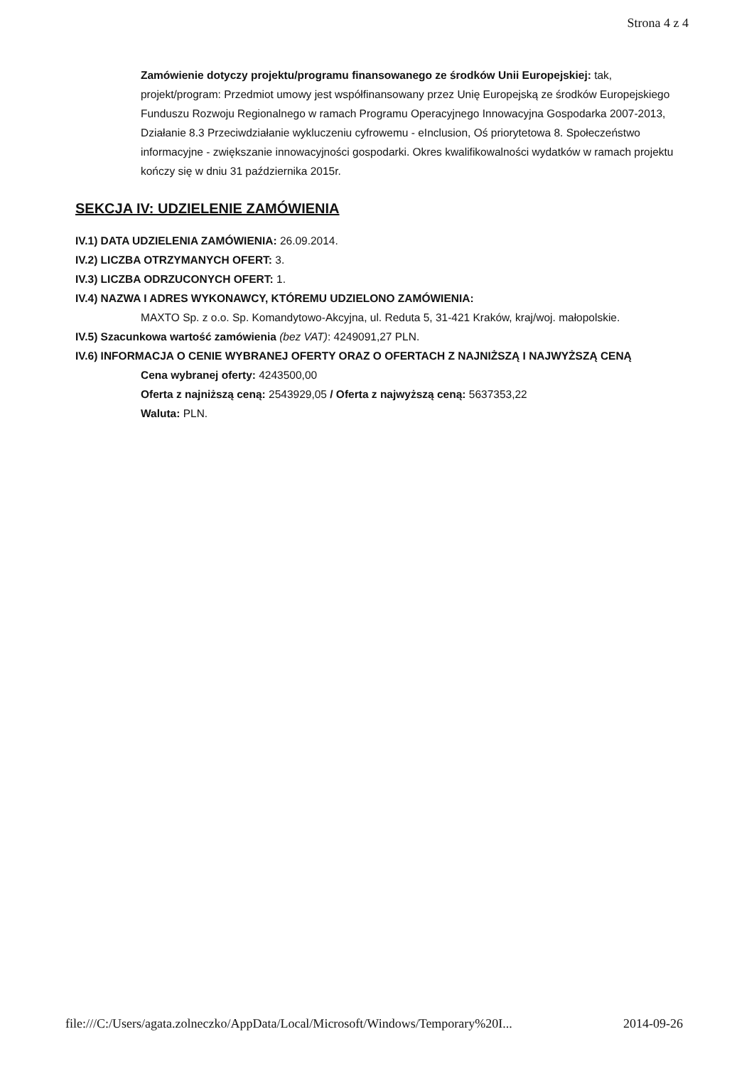Strona 4 z 4
Zamówienie dotyczy projektu/programu finansowanego ze środków Unii Europejskiej: tak, projekt/program: Przedmiot umowy jest współfinansowany przez Unię Europejską ze środków Europejskiego Funduszu Rozwoju Regionalnego w ramach Programu Operacyjnego Innowacyjna Gospodarka 2007-2013, Działanie 8.3 Przeciwdziałanie wykluczeniu cyfrowemu - eInclusion, Oś priorytetowa 8. Społeczeństwo informacyjne - zwiększanie innowacyjności gospodarki. Okres kwalifikowalności wydatków w ramach projektu kończy się w dniu 31 października 2015r.
SEKCJA IV: UDZIELENIE ZAMÓWIENIA
IV.1) DATA UDZIELENIA ZAMÓWIENIA: 26.09.2014.
IV.2) LICZBA OTRZYMANYCH OFERT: 3.
IV.3) LICZBA ODRZUCONYCH OFERT: 1.
IV.4) NAZWA I ADRES WYKONAWCY, KTÓREMU UDZIELONO ZAMÓWIENIA:
MAXTO Sp. z o.o. Sp. Komandytowo-Akcyjna, ul. Reduta 5, 31-421 Kraków, kraj/woj. małopolskie.
IV.5) Szacunkowa wartość zamówienia (bez VAT): 4249091,27 PLN.
IV.6) INFORMACJA O CENIE WYBRANEJ OFERTY ORAZ O OFERTACH Z NAJNIŻSZĄ I NAJWYŻSZĄ CENĄ
Cena wybranej oferty: 4243500,00
Oferta z najniższą ceną: 2543929,05 / Oferta z najwyższą ceną: 5637353,22
Waluta: PLN.
file:///C:/Users/agata.zolneczko/AppData/Local/Microsoft/Windows/Temporary%20I... 2014-09-26